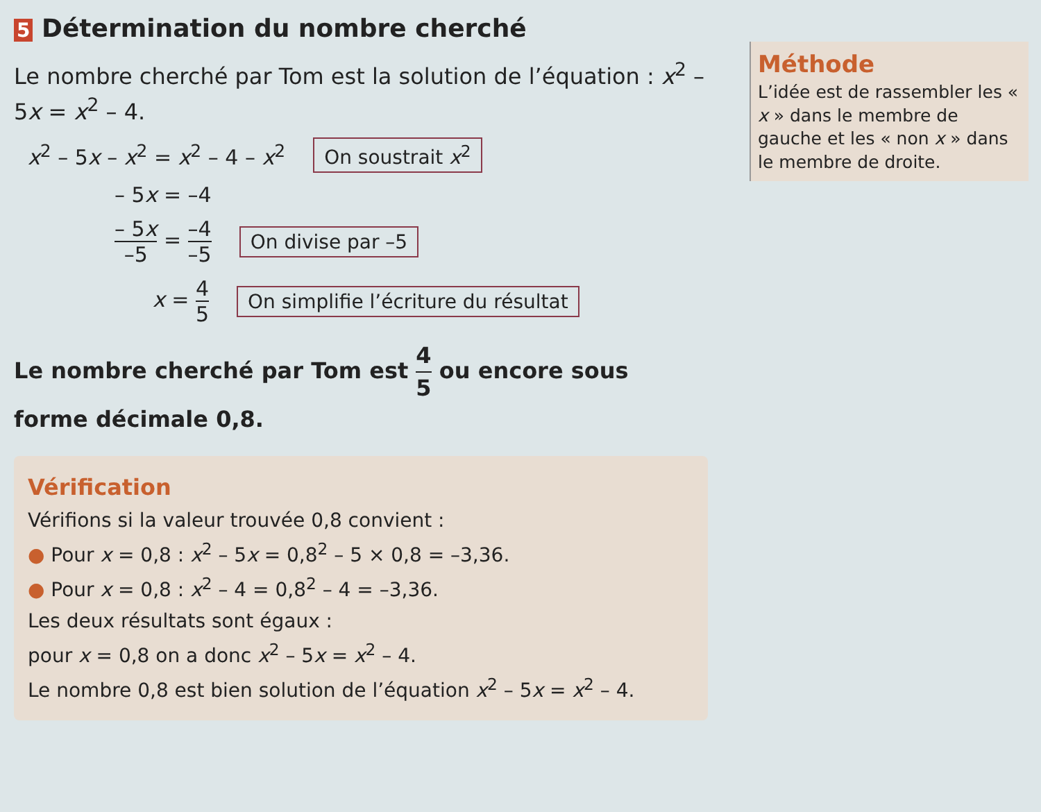5 Détermination du nombre cherché
Le nombre cherché par Tom est la solution de l’équation : x<sup>2</sup> – 5x = x<sup>2</sup> – 4.
x<sup>2</sup> – 5x – x<sup>2</sup> = x<sup>2</sup> – 4 – x<sup>2</sup> On soustrait x<sup>2</sup>
– 5x = –4
– 5x –5 = –4 –5 On divise par –5
x = 4 5 On simplifie l’écriture du résultat
Le nombre cherché par Tom est 4 5 ou encore sous forme décimale 0,8.
Vérification
Vérifions si la valeur trouvée 0,8 convient :
● Pour x = 0,8 : x<sup>2</sup> – 5x = 0,8<sup>2</sup> – 5 × 0,8 = –3,36.
● Pour x = 0,8 : x<sup>2</sup> – 4 = 0,8<sup>2</sup> – 4 = –3,36.
Les deux résultats sont égaux :
pour x = 0,8 on a donc x<sup>2</sup> – 5x = x<sup>2</sup> – 4.
Le nombre 0,8 est bien solution de l’équation x<sup>2</sup> – 5x = x<sup>2</sup> – 4.
Méthode
L’idée est de rassembler les « x » dans le membre de gauche et les « non x » dans le membre de droite.